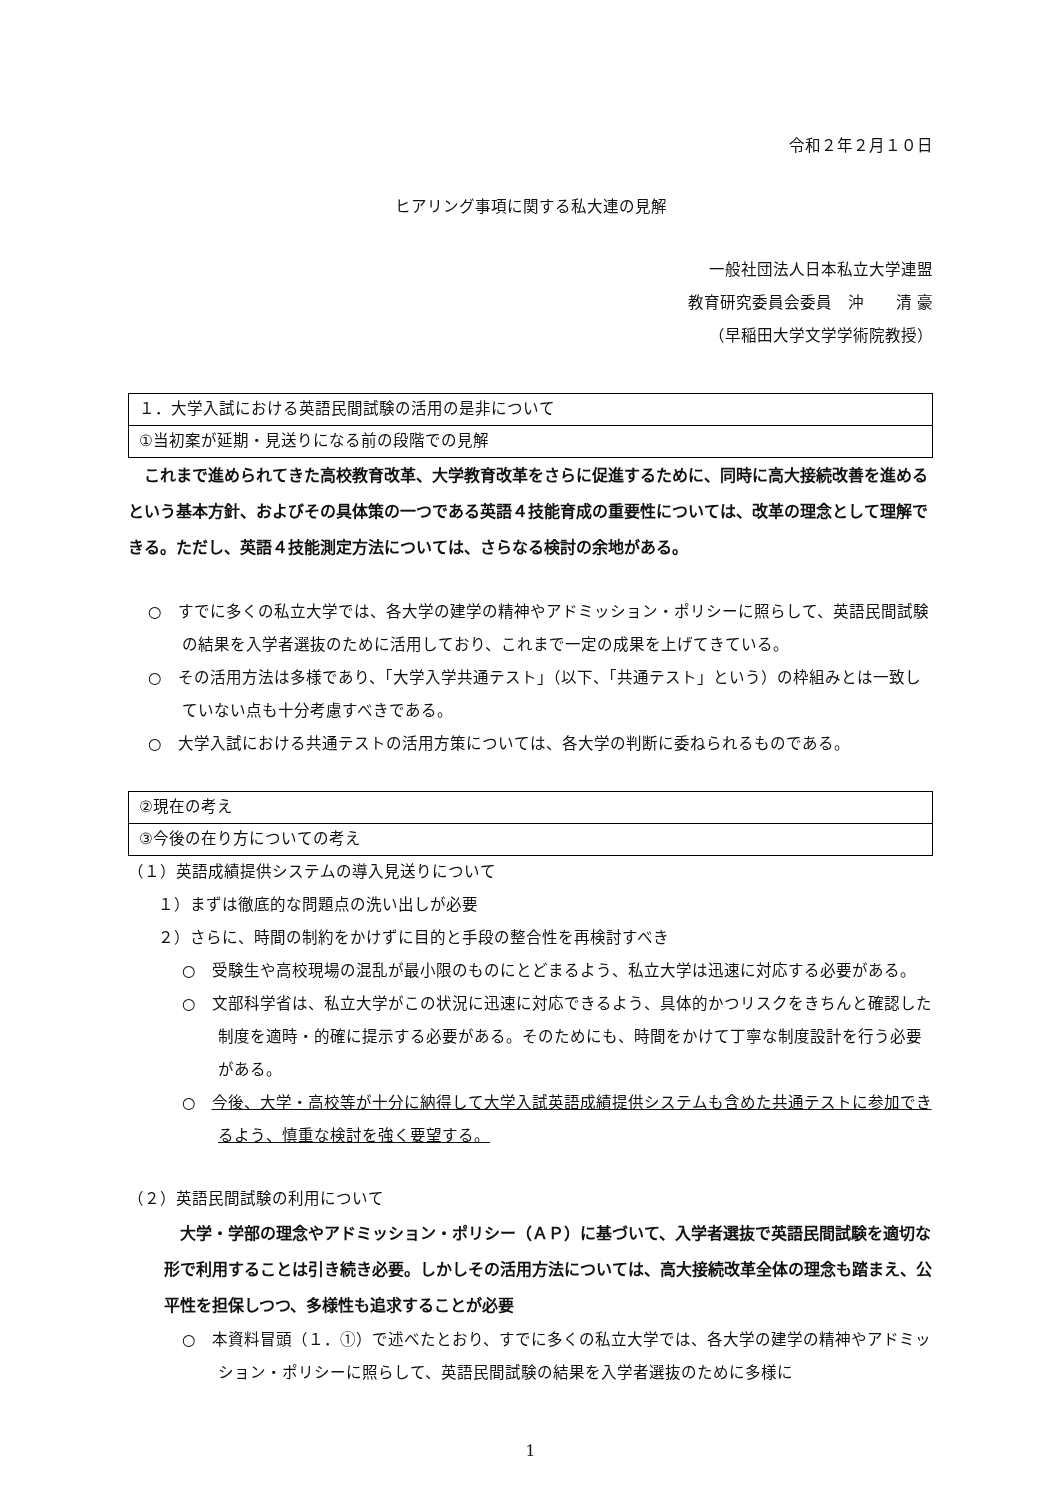令和２年２月１０日
ヒアリング事項に関する私大連の見解
一般社団法人日本私立大学連盟
教育研究委員会委員　沖　　清 豪
（早稲田大学文学学術院教授）
１．大学入試における英語民間試験の活用の是非について
①当初案が延期・見送りになる前の段階での見解
これまで進められてきた高校教育改革、大学教育改革をさらに促進するために、同時に高大接続改善を進めるという基本方針、およびその具体策の一つである英語４技能育成の重要性については、改革の理念として理解できる。ただし、英語４技能測定方法については、さらなる検討の余地がある。
○　すでに多くの私立大学では、各大学の建学の精神やアドミッション・ポリシーに照らして、英語民間試験の結果を入学者選抜のために活用しており、これまで一定の成果を上げてきている。
○　その活用方法は多様であり、「大学入学共通テスト」（以下、「共通テスト」という）の枠組みとは一致していない点も十分考慮すべきである。
○　大学入試における共通テストの活用方策については、各大学の判断に委ねられるものである。
②現在の考え
③今後の在り方についての考え
（１）英語成績提供システムの導入見送りについて
１）まずは徹底的な問題点の洗い出しが必要
２）さらに、時間の制約をかけずに目的と手段の整合性を再検討すべき
○　受験生や高校現場の混乱が最小限のものにとどまるよう、私立大学は迅速に対応する必要がある。
○　文部科学省は、私立大学がこの状況に迅速に対応できるよう、具体的かつリスクをきちんと確認した制度を適時・的確に提示する必要がある。そのためにも、時間をかけて丁寧な制度設計を行う必要がある。
○　今後、大学・高校等が十分に納得して大学入試英語成績提供システムも含めた共通テストに参加できるよう、慎重な検討を強く要望する。
（２）英語民間試験の利用について
大学・学部の理念やアドミッション・ポリシー（ＡＰ）に基づいて、入学者選抜で英語民間試験を適切な形で利用することは引き続き必要。しかしその活用方法については、高大接続改革全体の理念も踏まえ、公平性を担保しつつ、多様性も追求することが必要
○　本資料冒頭（１．①）で述べたとおり、すでに多くの私立大学では、各大学の建学の精神やアドミッション・ポリシーに照らして、英語民間試験の結果を入学者選抜のために多様に
1